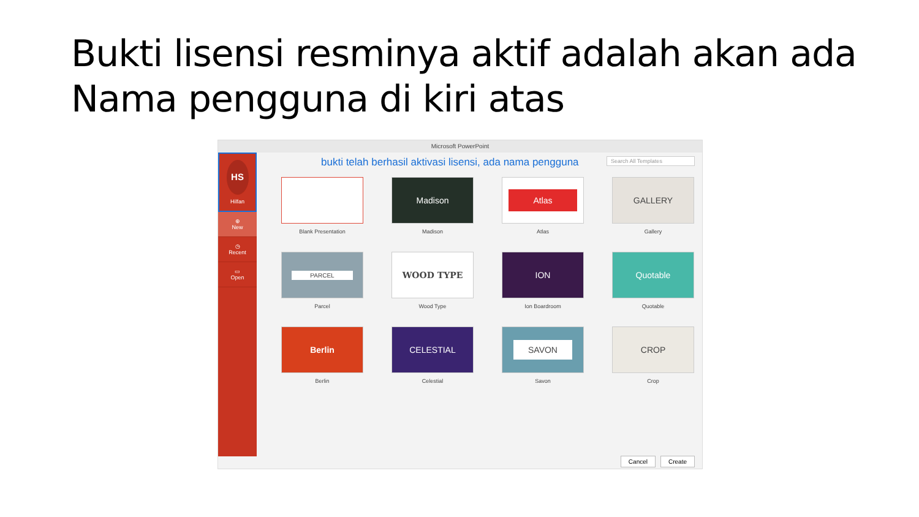Bukti lisensi resminya aktif adalah akan ada Nama pengguna di kiri atas
Microsoft PowerPoint
Search All Templates
HS
Hilfan
⊕
New
◷
Recent
▭
Open
bukti telah berhasil aktivasi lisensi, ada nama pengguna
Blank Presentation
Madison
Madison
Atlas
Atlas
GALLERY
Gallery
PARCEL
Parcel
WOOD TYPE
Wood Type
ION
Ion Boardroom
Quotable
Quotable
Berlin
Berlin
CELESTIAL
Celestial
SAVON
Savon
CROP
Crop
Cancel Create